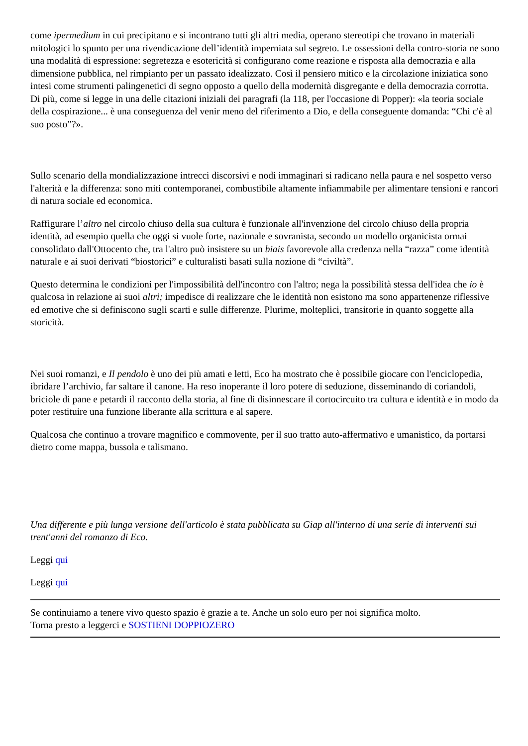come ipermedium in cui precipitano e si incontrano tutti gli altri media, operano stereotipi che trovano in materiali mitologici lo spunto per una rivendicazione dell’identità imperniata sul segreto. Le ossessioni della contro-storia ne sono una modalità di espressione: segretezza e esotericità si configurano come reazione e risposta alla democrazia e alla dimensione pubblica, nel rimpianto per un passato idealizzato. Così il pensiero mitico e la circolazione iniziatica sono intesi come strumenti palingenetici di segno opposto a quello della modernità disgregante e della democrazia corrotta. Di più, come si legge in una delle citazioni iniziali dei paragrafi (la 118, per l'occasione di Popper): «la teoria sociale della cospirazione... è una conseguenza del venir meno del riferimento a Dio, e della conseguente domanda: “Chi c'è al suo posto”?».
Sullo scenario della mondializzazione intrecci discorsivi e nodi immaginari si radicano nella paura e nel sospetto verso l'alterità e la differenza: sono miti contemporanei, combustibile altamente infiammabile per alimentare tensioni e rancori di natura sociale ed economica.
Raffigurare l’altro nel circolo chiuso della sua cultura è funzionale all'invenzione del circolo chiuso della propria identità, ad esempio quella che oggi si vuole forte, nazionale e sovranista, secondo un modello organicista ormai consolidato dall'Ottocento che, tra l'altro può insistere su un biais favorevole alla credenza nella “razza” come identità naturale e ai suoi derivati “biostorici” e culturalisti basati sulla nozione di “civiltà”.
Questo determina le condizioni per l'impossibilità dell'incontro con l'altro; nega la possibilità stessa dell'idea che io è qualcosa in relazione ai suoi altri; impedisce di realizzare che le identità non esistono ma sono appartenenze riflessive ed emotive che si definiscono sugli scarti e sulle differenze. Plurime, molteplici, transitorie in quanto soggette alla storicità.
Nei suoi romanzi, e Il pendolo è uno dei più amati e letti, Eco ha mostrato che è possibile giocare con l'enciclopedia, ibridare l’archivio, far saltare il canone. Ha reso inoperante il loro potere di seduzione, disseminando di coriandoli, briciole di pane e petardi il racconto della storia, al fine di disinnescare il cortocircuito tra cultura e identità e in modo da poter restituire una funzione liberante alla scrittura e al sapere.
Qualcosa che continuo a trovare magnifico e commovente, per il suo tratto auto-affermativo e umanistico, da portarsi dietro come mappa, bussola e talismano.
Una differente e più lunga versione dell'articolo è stata pubblicata su Giap all'interno di una serie di interventi sui trent'anni del romanzo di Eco.
Leggi qui
Leggi qui
Se continuiamo a tenere vivo questo spazio è grazie a te. Anche un solo euro per noi significa molto.
Torna presto a leggerci e SOSTIENI DOPPIOZERO